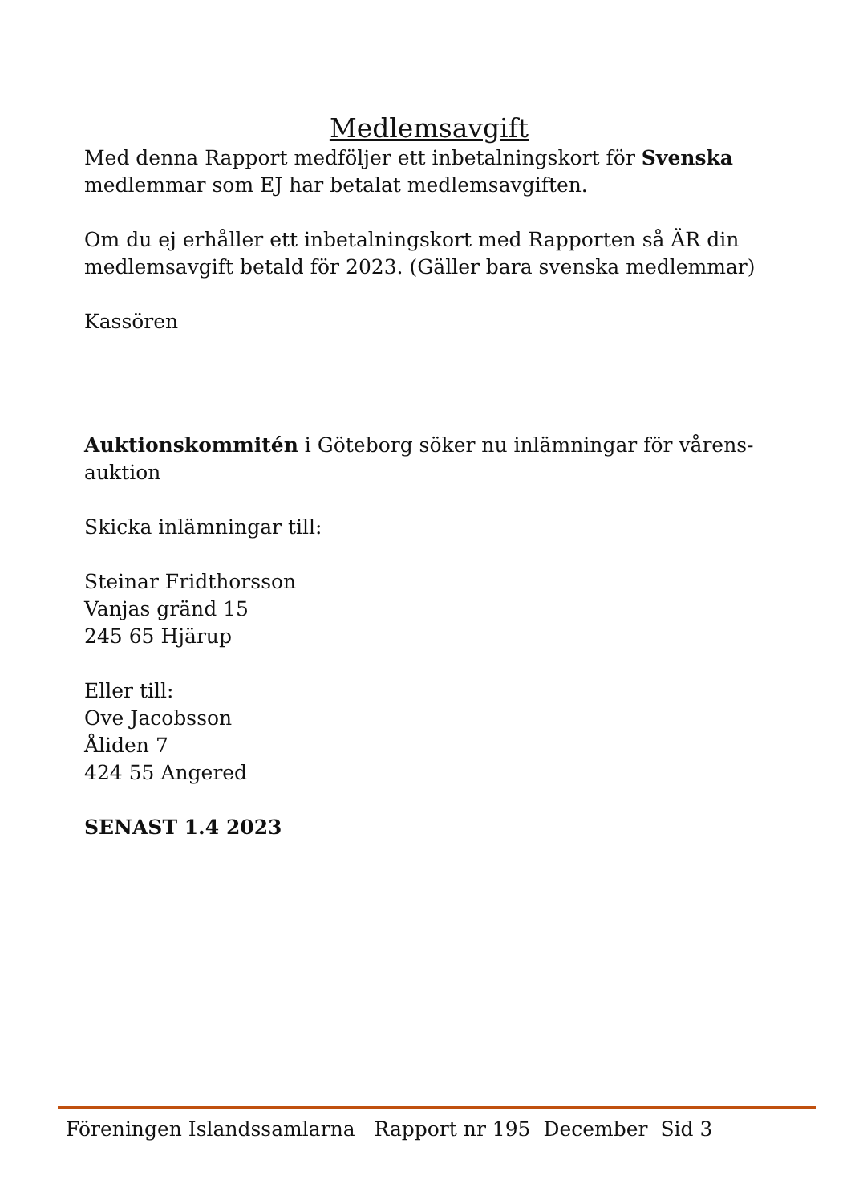Medlemsavgift
Med denna Rapport medföljer ett inbetalningskort för Svenska medlemmar som EJ har betalat medlemsavgiften.
Om du ej erhåller ett inbetalningskort med Rapporten så ÄR din medlemsavgift betald för 2023. (Gäller bara svenska medlemmar)
Kassören
Auktionskommitén i Göteborg söker nu inlämningar för vårens-auktion
Skicka inlämningar till:
Steinar Fridthorsson
Vanjas gränd 15
245 65 Hjärup
Eller till:
Ove Jacobsson
Åliden 7
424 55 Angered
SENAST 1.4 2023
Föreningen Islandssamlarna Rapport nr 195 December Sid 3